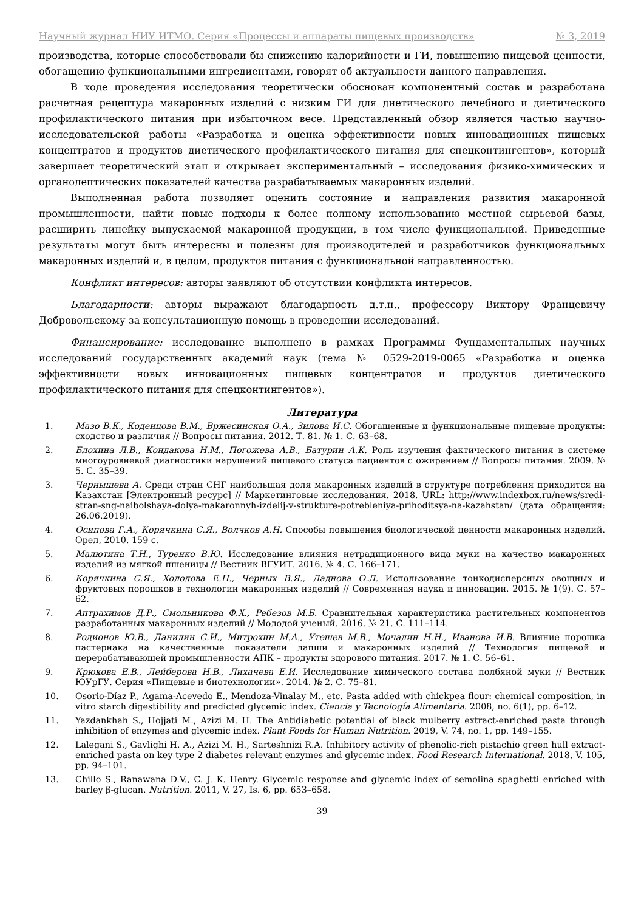Научный журнал НИУ ИТМО. Серия «Процессы и аппараты пищевых производств» № 3, 2019
производства, которые способствовали бы снижению калорийности и ГИ, повышению пищевой ценности, обогащению функциональными ингредиентами, говорят об актуальности данного направления.
В ходе проведения исследования теоретически обоснован компонентный состав и разработана расчетная рецептура макаронных изделий с низким ГИ для диетического лечебного и диетического профилактического питания при избыточном весе. Представленный обзор является частью научно-исследовательской работы «Разработка и оценка эффективности новых инновационных пищевых концентратов и продуктов диетического профилактического питания для спецконтингентов», который завершает теоретический этап и открывает экспериментальный – исследования физико-химических и органолептических показателей качества разрабатываемых макаронных изделий.
Выполненная работа позволяет оценить состояние и направления развития макаронной промышленности, найти новые подходы к более полному использованию местной сырьевой базы, расширить линейку выпускаемой макаронной продукции, в том числе функциональной. Приведенные результаты могут быть интересны и полезны для производителей и разработчиков функциональных макаронных изделий и, в целом, продуктов питания с функциональной направленностью.
Конфликт интересов: авторы заявляют об отсутствии конфликта интересов.
Благодарности: авторы выражают благодарность д.т.н., профессору Виктору Францевичу Добровольскому за консультационную помощь в проведении исследований.
Финансирование: исследование выполнено в рамках Программы Фундаментальных научных исследований государственных академий наук (тема № 0529-2019-0065 «Разработка и оценка эффективности новых инновационных пищевых концентратов и продуктов диетического профилактического питания для спецконтингентов»).
Литература
1. Мазо В.К., Коденцова В.М., Вржесинская О.А., Зилова И.С. Обогащенные и функциональные пищевые продукты: сходство и различия // Вопросы питания. 2012. Т. 81. № 1. С. 63–68.
2. Блохина Л.В., Кондакова Н.М., Погожева А.В., Батурин А.К. Роль изучения фактического питания в системе многоуровневой диагностики нарушений пищевого статуса пациентов с ожирением // Вопросы питания. 2009. № 5. С. 35–39.
3. Чернышева А. Среди стран СНГ наибольшая доля макаронных изделий в структуре потребления приходится на Казахстан [Электронный ресурс] // Маркетинговые исследования. 2018. URL: http://www.indexbox.ru/news/sredi-stran-sng-naibolshaya-dolya-makaronnyh-izdelij-v-strukture-potrebleniya-prihoditsya-na-kazahstan/ (дата обращения: 26.06.2019).
4. Осипова Г.А., Корячкина С.Я., Волчков А.Н. Способы повышения биологической ценности макаронных изделий. Орел, 2010. 159 с.
5. Малютина Т.Н., Туренко В.Ю. Исследование влияния нетрадиционного вида муки на качество макаронных изделий из мягкой пшеницы // Вестник ВГУИТ. 2016. № 4. С. 166–171.
6. Корячкина С.Я., Холодова Е.Н., Черных В.Я., Ладнова О.Л. Использование тонкодисперсных овощных и фруктовых порошков в технологии макаронных изделий // Современная наука и инновации. 2015. № 1(9). С. 57–62.
7. Аптрахимов Д.Р., Смольникова Ф.Х., Ребезов М.Б. Сравнительная характеристика растительных компонентов разработанных макаронных изделий // Молодой ученый. 2016. № 21. С. 111–114.
8. Родионов Ю.В., Данилин С.И., Митрохин М.А., Утешев М.В., Мочалин Н.Н., Иванова И.В. Влияние порошка пастернака на качественные показатели лапши и макаронных изделий // Технология пищевой и перерабатывающей промышленности АПК – продукты здорового питания. 2017. № 1. С. 56–61.
9. Крюкова Е.В., Лейберова Н.В., Лихачева Е.И. Исследование химического состава полбяной муки // Вестник ЮУрГУ. Серия «Пищевые и биотехнологии». 2014. № 2. С. 75–81.
10. Osorio-Díaz P., Agama-Acevedo E., Mendoza-Vinalay M., etc. Pasta added with chickpea flour: chemical composition, in vitro starch digestibility and predicted glycemic index. Ciencia y Tecnología Alimentaria. 2008, no. 6(1), pp. 6–12.
11. Yazdankhah S., Hojjati M., Azizi M. H. The Antidiabetic potential of black mulberry extract-enriched pasta through inhibition of enzymes and glycemic index. Plant Foods for Human Nutrition. 2019, V. 74, no. 1, pp. 149–155.
12. Lalegani S., Gavlighi H. A., Azizi M. H., Sarteshnizi R.A. Inhibitory activity of phenolic-rich pistachio green hull extract-enriched pasta on key type 2 diabetes relevant enzymes and glycemic index. Food Research International. 2018, V. 105, pp. 94–101.
13. Chillo S., Ranawana D.V., C. J. K. Henry. Glycemic response and glycemic index of semolina spaghetti enriched with barley β-glucan. Nutrition. 2011, V. 27, Is. 6, pp. 653–658.
39